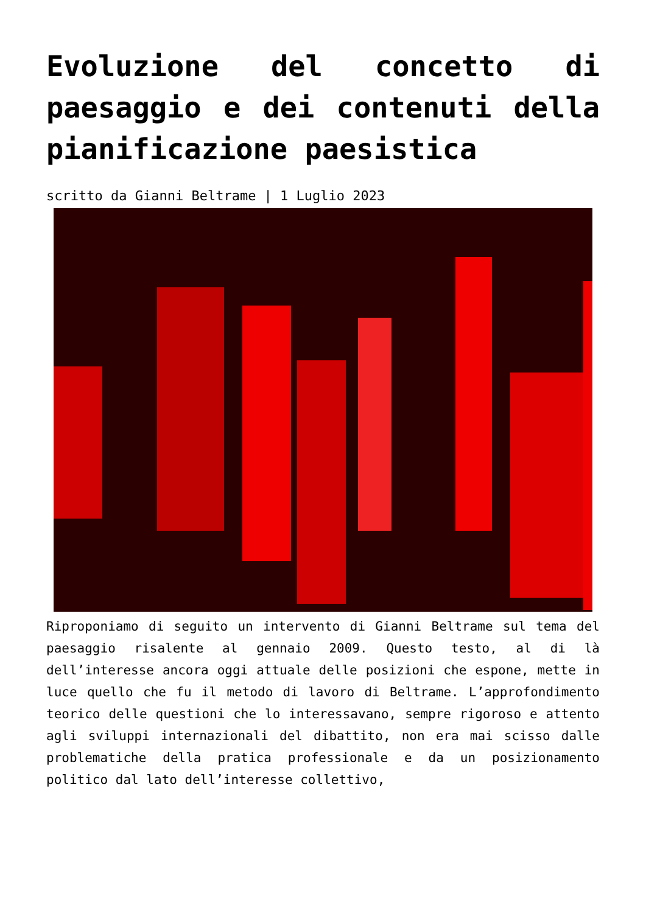Evoluzione del concetto di paesaggio e dei contenuti della pianificazione paesistica
scritto da Gianni Beltrame | 1 Luglio 2023
Riproponiamo di seguito un intervento di Gianni Beltrame sul tema del paesaggio risalente al gennaio 2009. Questo testo, al di là dell’interesse ancora oggi attuale delle posizioni che espone, mette in luce quello che fu il metodo di lavoro di Beltrame. L’approfondimento teorico delle questioni che lo interessavano, sempre rigoroso e attento agli sviluppi internazionali del dibattito, non era mai scisso dalle problematiche della pratica professionale e da un posizionamento politico dal lato dell’interesse collettivo,